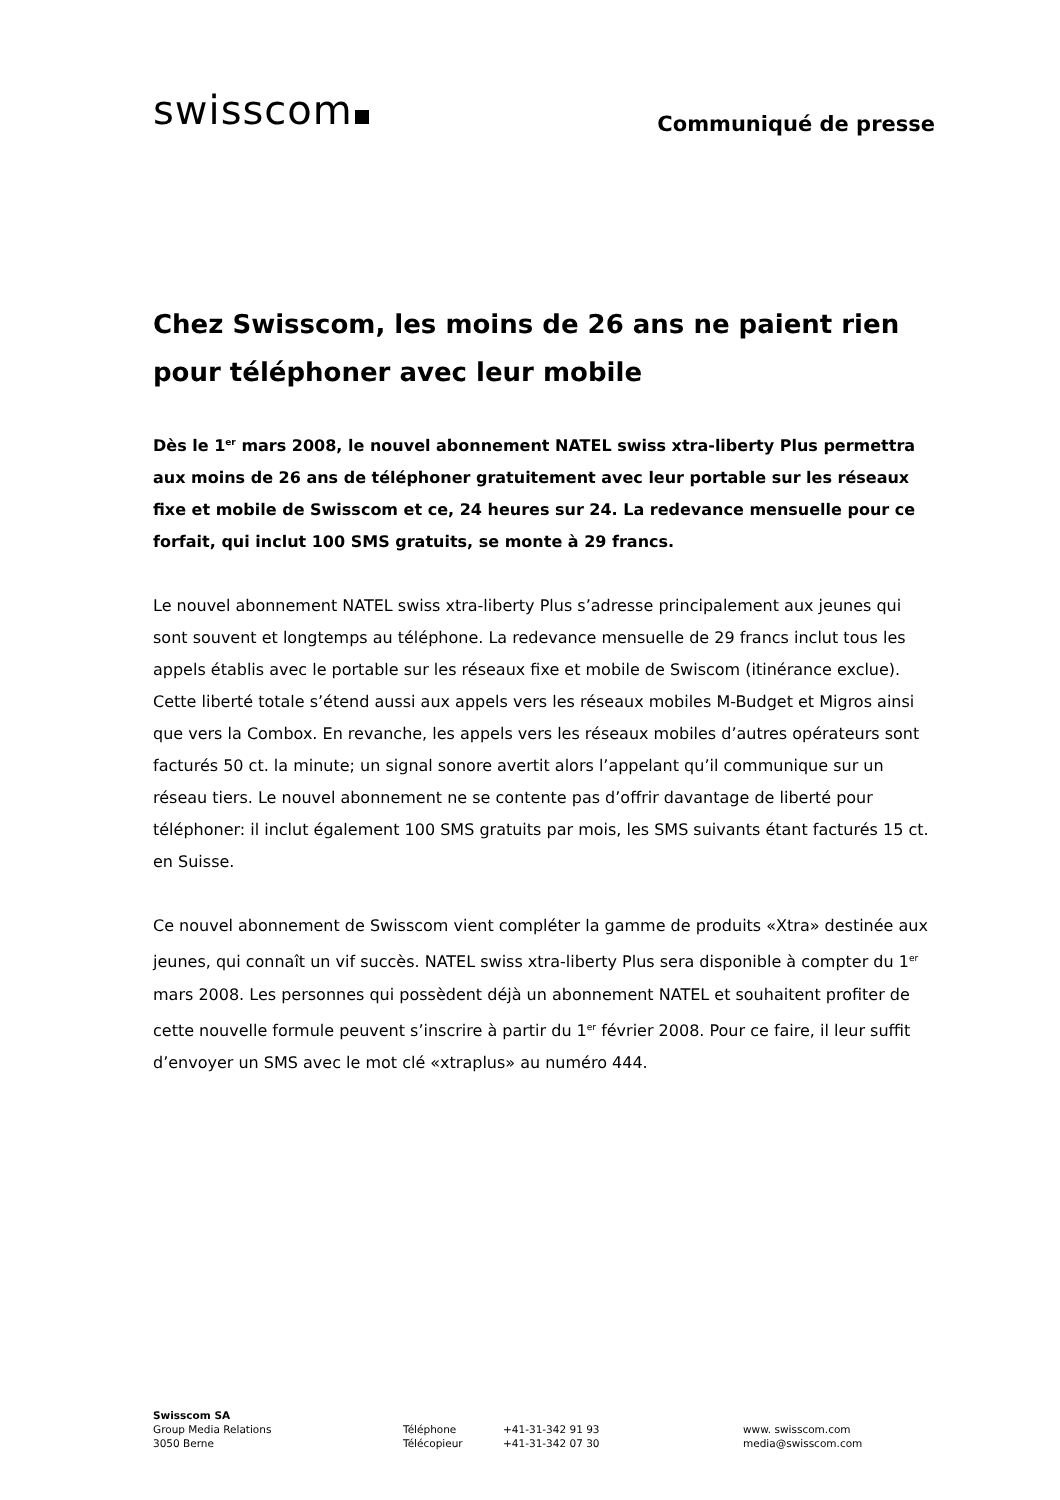swisscom
Communiqué de presse
Chez Swisscom, les moins de 26 ans ne paient rien pour téléphoner avec leur mobile
Dès le 1<sup>er</sup> mars 2008, le nouvel abonnement NATEL swiss xtra-liberty Plus permettra aux moins de 26 ans de téléphoner gratuitement avec leur portable sur les réseaux fixe et mobile de Swisscom et ce, 24 heures sur 24. La redevance mensuelle pour ce forfait, qui inclut 100 SMS gratuits, se monte à 29 francs.
Le nouvel abonnement NATEL swiss xtra-liberty Plus s’adresse principalement aux jeunes qui sont souvent et longtemps au téléphone. La redevance mensuelle de 29 francs inclut tous les appels établis avec le portable sur les réseaux fixe et mobile de Swiscom (itinérance exclue). Cette liberté totale s’étend aussi aux appels vers les réseaux mobiles M-Budget et Migros ainsi que vers la Combox. En revanche, les appels vers les réseaux mobiles d’autres opérateurs sont facturés 50 ct. la minute; un signal sonore avertit alors l’appelant qu’il communique sur un réseau tiers. Le nouvel abonnement ne se contente pas d’offrir davantage de liberté pour téléphoner: il inclut également 100 SMS gratuits par mois, les SMS suivants étant facturés 15 ct. en Suisse.
Ce nouvel abonnement de Swisscom vient compléter la gamme de produits «Xtra» destinée aux jeunes, qui connaît un vif succès. NATEL swiss xtra-liberty Plus sera disponible à compter du 1<sup>er</sup> mars 2008. Les personnes qui possèdent déjà un abonnement NATEL et souhaitent profiter de cette nouvelle formule peuvent s’inscrire à partir du 1<sup>er</sup> février 2008. Pour ce faire, il leur suffit d’envoyer un SMS avec le mot clé «xtraplus» au numéro 444.
Swisscom SA
Group Media Relations
3050 Berne
Téléphone
Télécopieur
+41-31-342 91 93
+41-31-342 07 30
www. swisscom.com
media@swisscom.com